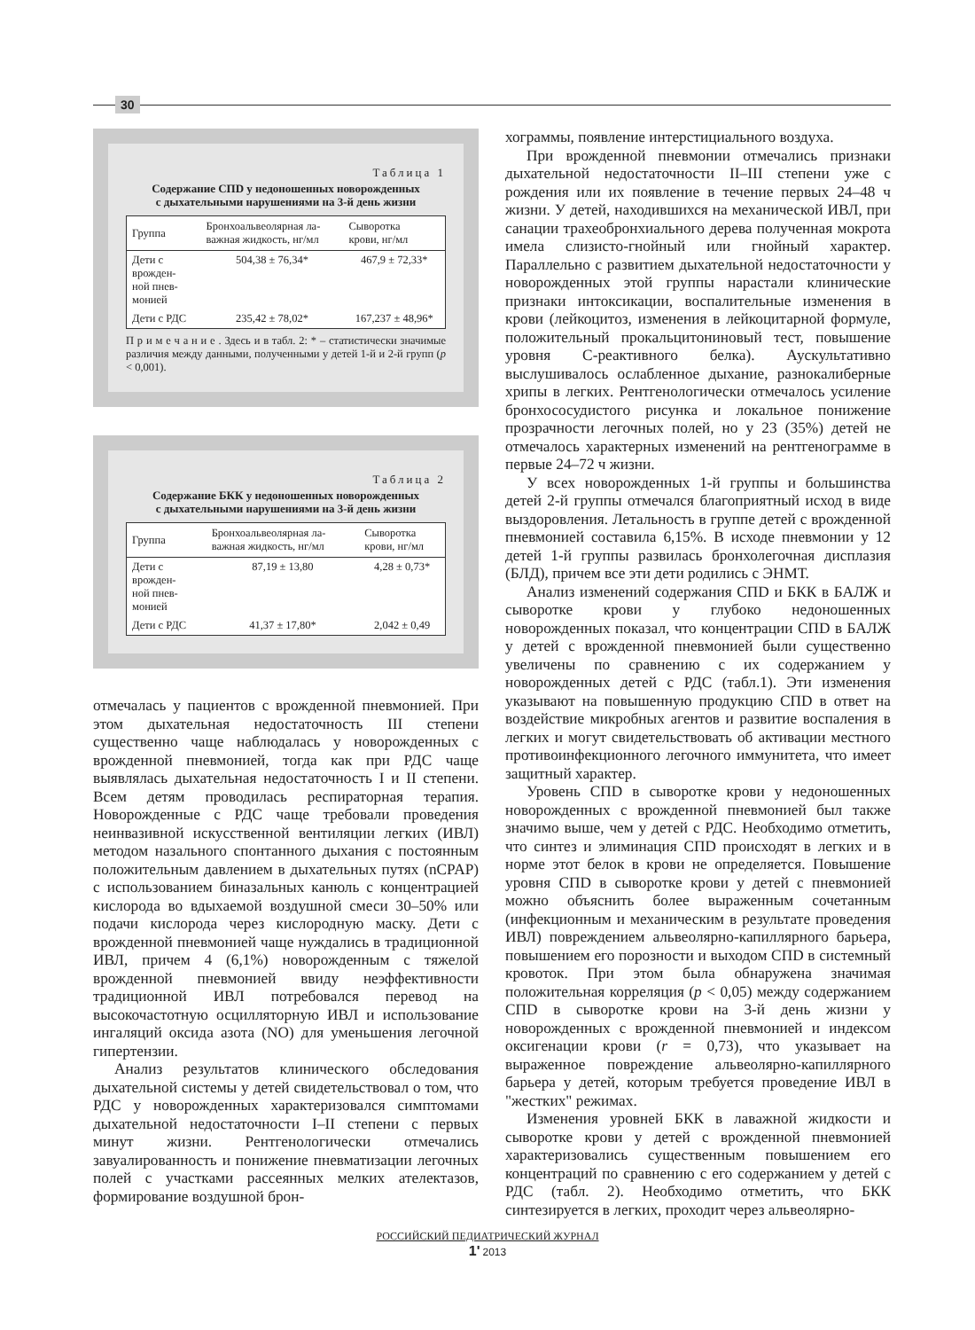30
Таблица 1
Содержание СПD у недоношенных новорожденных
с дыхательными нарушениями на 3-й день жизни
| Группа | Бронхоальвеолярная ла- важная жидкость, нг/мл | Сыворотка крови, нг/мл |
| --- | --- | --- |
| Дети с врожден- ной пнев- монией | 504,38 ± 76,34* | 467,9 ± 72,33* |
| Дети с РДС | 235,42 ± 78,02* | 167,237 ± 48,96* |
П р и м е ч а н и е . Здесь и в табл. 2: * – статистически значимые различия между данными, полученными у детей 1-й и 2-й групп (p < 0,001).
Таблица 2
Содержание БКК у недоношенных новорожденных
с дыхательными нарушениями на 3-й день жизни
| Группа | Бронхоальвеолярная ла- важная жидкость, нг/мл | Сыворотка крови, нг/мл |
| --- | --- | --- |
| Дети с врожден- ной пнев- монией | 87,19 ± 13,80 | 4,28 ± 0,73* |
| Дети с РДС | 41,37 ± 17,80* | 2,042 ± 0,49 |
отмечалась у пациентов с врожденной пневмонией. При этом дыхательная недостаточность III степени существенно чаще наблюдалась у новорожденных с врожденной пневмонией, тогда как при РДС чаще выявлялась дыхательная недостаточность I и II степени. Всем детям проводилась респираторная терапия. Новорожденные с РДС чаще требовали проведения неинвазивной искусственной вентиляции легких (ИВЛ) методом назального спонтанного дыхания с постоянным положительным давлением в дыхательных путях (nCPAP) с использованием биназальных канюль с концентрацией кислорода во вдыхаемой воздушной смеси 30–50% или подачи кислорода через кислородную маску. Дети с врожденной пневмонией чаще нуждались в традиционной ИВЛ, причем 4 (6,1%) новорожденным с тяжелой врожденной пневмонией ввиду неэффективности традиционной ИВЛ потребовался перевод на высокочастотную осцилляторную ИВЛ и использование ингаляций оксида азота (NO) для уменьшения легочной гипертензии.
Анализ результатов клинического обследования дыхательной системы у детей свидетельствовал о том, что РДС у новорожденных характеризовался симптомами дыхательной недостаточности I–II степени с первых минут жизни. Рентгенологически отмечались завуалированность и понижение пневматизации легочных полей с участками рассеянных мелких ателектазов, формирование воздушной брон-
хограммы, появление интерстициального воздуха.
При врожденной пневмонии отмечались признаки дыхательной недостаточности II–III степени уже с рождения или их появление в течение первых 24–48 ч жизни. У детей, находившихся на механической ИВЛ, при санации трахеобронхиального дерева полученная мокрота имела слизисто-гнойный или гнойный характер. Параллельно с развитием дыхательной недостаточности у новорожденных этой группы нарастали клинические признаки интоксикации, воспалительные изменения в крови (лейкоцитоз, изменения в лейкоцитарной формуле, положительный прокальцитониновый тест, повышение уровня С-реактивного белка). Аускультативно выслушивалось ослабленное дыхание, разнокалиберные хрипы в легких. Рентгенологически отмечалось усиление бронхососудистого рисунка и локальное понижение прозрачности легочных полей, но у 23 (35%) детей не отмечалось характерных изменений на рентгенограмме в первые 24–72 ч жизни.
У всех новорожденных 1-й группы и большинства детей 2-й группы отмечался благоприятный исход в виде выздоровления. Летальность в группе детей с врожденной пневмонией составила 6,15%. В исходе пневмонии у 12 детей 1-й группы развилась бронхолегочная дисплазия (БЛД), причем все эти дети родились с ЭНМТ.
Анализ изменений содержания СПD и БКК в БАЛЖ и сыворотке крови у глубоко недоношенных новорожденных показал, что концентрации СПD в БАЛЖ у детей с врожденной пневмонией были существенно увеличены по сравнению с их содержанием у новорожденных детей с РДС (табл.1). Эти изменения указывают на повышенную продукцию СПD в ответ на воздействие микробных агентов и развитие воспаления в легких и могут свидетельствовать об активации местного противоинфекционного легочного иммунитета, что имеет защитный характер.
Уровень СПD в сыворотке крови у недоношенных новорожденных с врожденной пневмонией был также значимо выше, чем у детей с РДС. Необходимо отметить, что синтез и элиминация СПD происходят в легких и в норме этот белок в крови не определяется. Повышение уровня СПD в сыворотке крови у детей с пневмонией можно объяснить более выраженным сочетанным (инфекционным и механическим в результате проведения ИВЛ) повреждением альвеолярно-капиллярного барьера, повышением его порозности и выходом СПD в системный кровоток. При этом была обнаружена значимая положительная корреляция (p < 0,05) между содержанием СПD в сыворотке крови на 3-й день жизни у новорожденных с врожденной пневмонией и индексом оксигенации крови (r = 0,73), что указывает на выраженное повреждение альвеолярно-капиллярного барьера у детей, которым требуется проведение ИВЛ в "жестких" режимах.
Изменения уровней БКК в лаважной жидкости и сыворотке крови у детей с врожденной пневмонией характеризовались существенным повышением его концентраций по сравнению с его содержанием у детей с РДС (табл. 2). Необходимо отметить, что БКК синтезируется в легких, проходит через альвеолярно-
РОССИЙСКИЙ ПЕДИАТРИЧЕСКИЙ ЖУРНАЛ
1' 2013